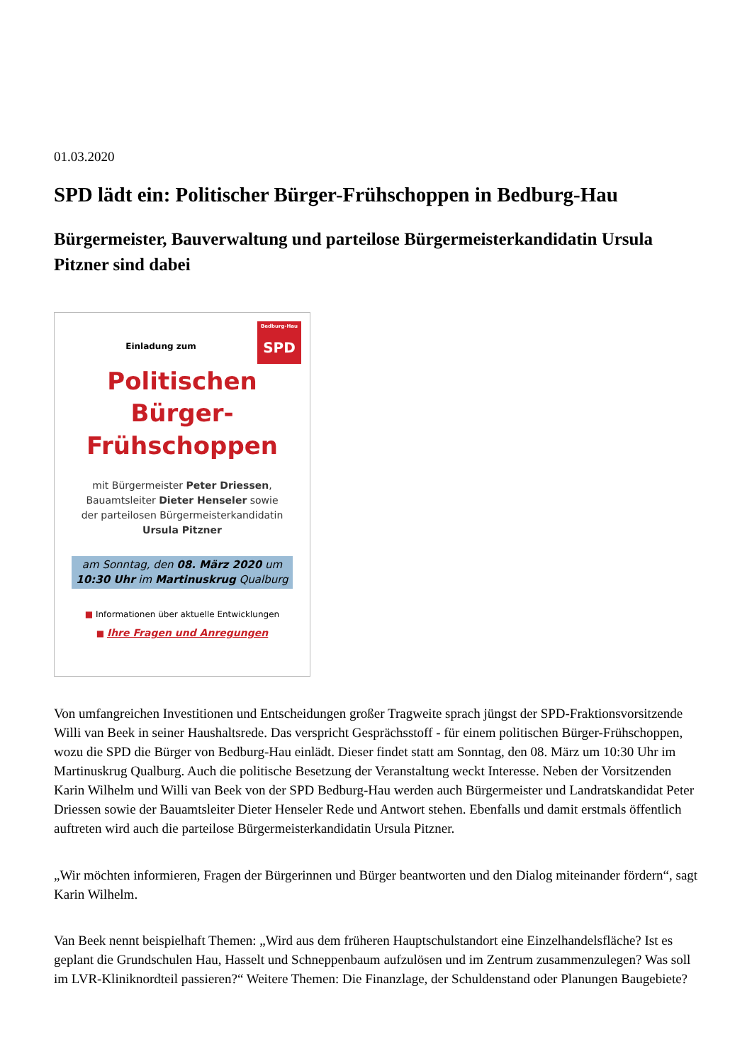01.03.2020
SPD lädt ein: Politischer Bürger-Frühschoppen in Bedburg-Hau
Bürgermeister, Bauverwaltung und parteilose Bürgermeisterkandidatin Ursula Pitzner sind dabei
Bedburg-Hau
SPD
Einladung zum
Politischen
Bürger-
Frühschoppen
mit Bürgermeister Peter Driessen,
Bauamtsleiter Dieter Henseler sowie
der parteilosen Bürgermeisterkandidatin
Ursula Pitzner
am Sonntag, den 08. März 2020 um
10:30 Uhr im Martinuskrug Qualburg
■ Informationen über aktuelle Entwicklungen
■ Ihre Fragen und Anregungen
Von umfangreichen Investitionen und Entscheidungen großer Tragweite sprach jüngst der SPD-Fraktionsvorsitzende Willi van Beek in seiner Haushaltsrede. Das verspricht Gesprächsstoff - für einem politischen Bürger-Frühschoppen, wozu die SPD die Bürger von Bedburg-Hau einlädt. Dieser findet statt am Sonntag, den 08. März um 10:30 Uhr im Martinuskrug Qualburg. Auch die politische Besetzung der Veranstaltung weckt Interesse. Neben der Vorsitzenden Karin Wilhelm und Willi van Beek von der SPD Bedburg-Hau werden auch Bürgermeister und Landratskandidat Peter Driessen sowie der Bauamtsleiter Dieter Henseler Rede und Antwort stehen. Ebenfalls und damit erstmals öffentlich auftreten wird auch die parteilose Bürgermeisterkandidatin Ursula Pitzner.
„Wir möchten informieren, Fragen der Bürgerinnen und Bürger beantworten und den Dialog miteinander fördern“, sagt Karin Wilhelm.
Van Beek nennt beispielhaft Themen: „Wird aus dem früheren Hauptschulstandort eine Einzelhandelsfläche? Ist es geplant die Grundschulen Hau, Hasselt und Schneppenbaum aufzulösen und im Zentrum zusammenzulegen? Was soll im LVR-Kliniknordteil passieren?“ Weitere Themen: Die Finanzlage, der Schuldenstand oder Planungen Baugebiete?